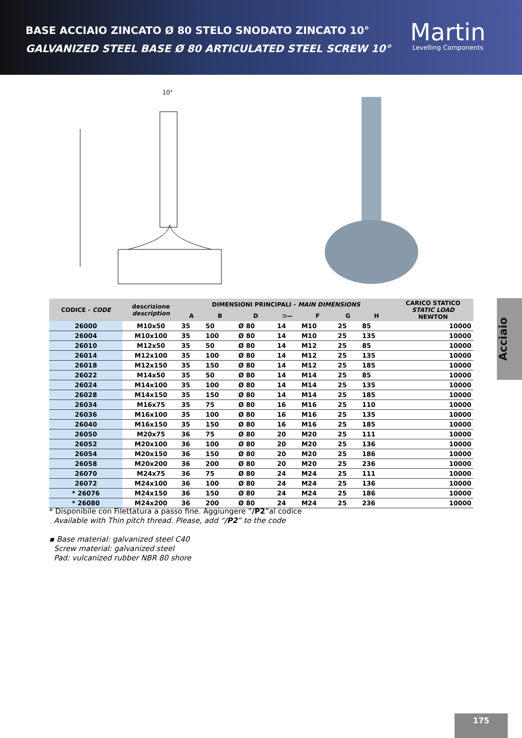BASE ACCIAIO ZINCATO Ø 80 STELO SNODATO ZINCATO 10°
GALVANIZED STEEL BASE Ø 80 ARTICULATED STEEL SCREW 10°
Martin
Levelling Components
10°
| CODICE - CODE | descrizione description | DIMENSIONI PRINCIPALI - MAIN DIMENSIONS | | | | | | | CARICO STATICO STATIC LOAD NEWTON |
| --- | --- | --- | --- | --- | --- | --- | --- | --- | --- |
| | | A | B | D | ⊃— | F | G | H | |
| 26000 | M10x50 | 35 | 50 | Ø 80 | 14 | M10 | 25 | 85 | 10000 |
| 26004 | M10x100 | 35 | 100 | Ø 80 | 14 | M10 | 25 | 135 | 10000 |
| 26010 | M12x50 | 35 | 50 | Ø 80 | 14 | M12 | 25 | 85 | 10000 |
| 26014 | M12x100 | 35 | 100 | Ø 80 | 14 | M12 | 25 | 135 | 10000 |
| 26018 | M12x150 | 35 | 150 | Ø 80 | 14 | M12 | 25 | 185 | 10000 |
| 26022 | M14x50 | 35 | 50 | Ø 80 | 14 | M14 | 25 | 85 | 10000 |
| 26024 | M14x100 | 35 | 100 | Ø 80 | 14 | M14 | 25 | 135 | 10000 |
| 26028 | M14x150 | 35 | 150 | Ø 80 | 14 | M14 | 25 | 185 | 10000 |
| 26034 | M16x75 | 35 | 75 | Ø 80 | 16 | M16 | 25 | 110 | 10000 |
| 26036 | M16x100 | 35 | 100 | Ø 80 | 16 | M16 | 25 | 135 | 10000 |
| 26040 | M16x150 | 35 | 150 | Ø 80 | 16 | M16 | 25 | 185 | 10000 |
| 26050 | M20x75 | 36 | 75 | Ø 80 | 20 | M20 | 25 | 111 | 10000 |
| 26052 | M20x100 | 36 | 100 | Ø 80 | 20 | M20 | 25 | 136 | 10000 |
| 26054 | M20x150 | 36 | 150 | Ø 80 | 20 | M20 | 25 | 186 | 10000 |
| 26058 | M20x200 | 36 | 200 | Ø 80 | 20 | M20 | 25 | 236 | 10000 |
| 26070 | M24x75 | 36 | 75 | Ø 80 | 24 | M24 | 25 | 111 | 10000 |
| 26072 | M24x100 | 36 | 100 | Ø 80 | 24 | M24 | 25 | 136 | 10000 |
| * 26076 | M24x150 | 36 | 150 | Ø 80 | 24 | M24 | 25 | 186 | 10000 |
| * 26080 | M24x200 | 36 | 200 | Ø 80 | 24 | M24 | 25 | 236 | 10000 |
* Disponibile con Filettatura a passo fine. Aggiungere “/P2”al codice
Available with Thin pitch thread. Please, add “/P2” to the code
▪ Base material: galvanized steel C40
Screw material: galvanized steel
Pad: vulcanized rubber NBR 80 shore
Acciaio
175